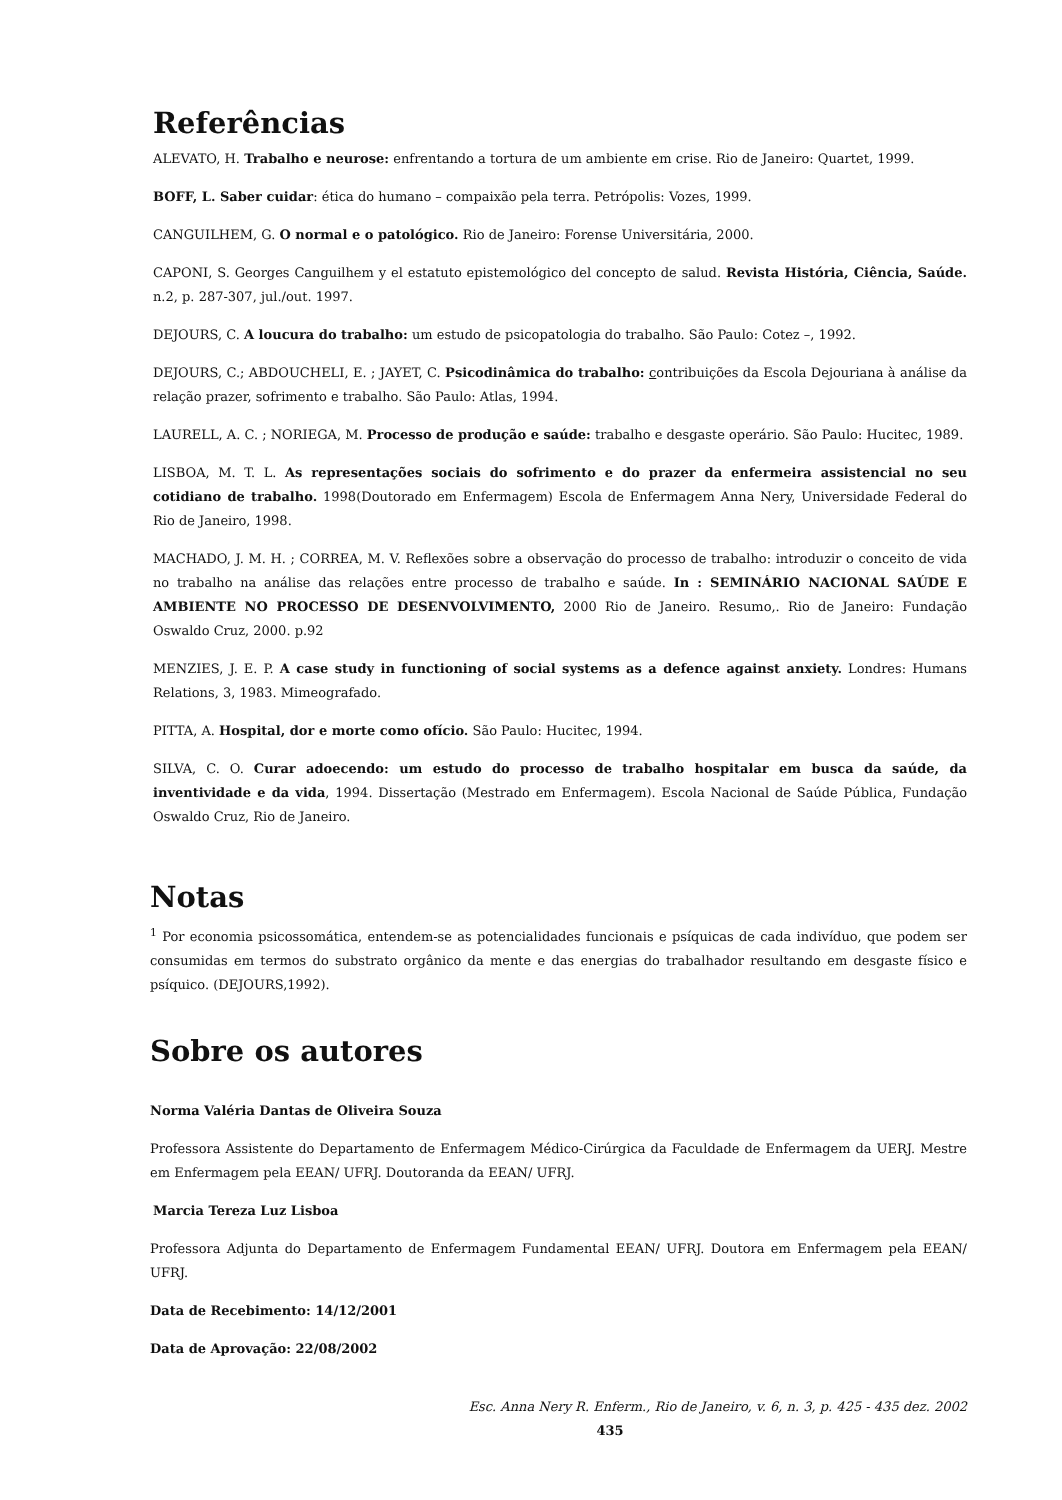Referências
ALEVATO, H. Trabalho e neurose: enfrentando a tortura de um ambiente em crise. Rio de Janeiro: Quartet, 1999.
BOFF, L. Saber cuidar: ética do humano – compaixão pela terra. Petrópolis: Vozes, 1999.
CANGUILHEM, G. O normal e o patológico. Rio de Janeiro: Forense Universitária, 2000.
CAPONI, S. Georges Canguilhem y el estatuto epistemológico del concepto de salud. Revista História, Ciência, Saúde. n.2, p. 287-307, jul./out. 1997.
DEJOURS, C. A loucura do trabalho: um estudo de psicopatologia do trabalho. São Paulo: Cotez –, 1992.
DEJOURS, C.; ABDOUCHELI, E. ; JAYET, C. Psicodinâmica do trabalho: contribuições da Escola Dejouriana à análise da relação prazer, sofrimento e trabalho. São Paulo: Atlas, 1994.
LAURELL, A. C. ; NORIEGA, M. Processo de produção e saúde: trabalho e desgaste operário. São Paulo: Hucitec, 1989.
LISBOA, M. T. L. As representações sociais do sofrimento e do prazer da enfermeira assistencial no seu cotidiano de trabalho. 1998(Doutorado em Enfermagem) Escola de Enfermagem Anna Nery, Universidade Federal do Rio de Janeiro, 1998.
MACHADO, J. M. H. ; CORREA, M. V. Reflexões sobre a observação do processo de trabalho: introduzir o conceito de vida no trabalho na análise das relações entre processo de trabalho e saúde. In : SEMINÁRIO NACIONAL SAÚDE E AMBIENTE NO PROCESSO DE DESENVOLVIMENTO, 2000 Rio de Janeiro. Resumo,. Rio de Janeiro: Fundação Oswaldo Cruz, 2000. p.92
MENZIES, J. E. P. A case study in functioning of social systems as a defence against anxiety. Londres: Humans Relations, 3, 1983. Mimeografado.
PITTA, A. Hospital, dor e morte como ofício. São Paulo: Hucitec, 1994.
SILVA, C. O. Curar adoecendo: um estudo do processo de trabalho hospitalar em busca da saúde, da inventividade e da vida, 1994. Dissertação (Mestrado em Enfermagem). Escola Nacional de Saúde Pública, Fundação Oswaldo Cruz, Rio de Janeiro.
Notas
<sup>1</sup> Por economia psicossomática, entendem-se as potencialidades funcionais e psíquicas de cada indivíduo, que podem ser consumidas em termos do substrato orgânico da mente e das energias do trabalhador resultando em desgaste físico e psíquico. (DEJOURS,1992).
Sobre os autores
Norma Valéria Dantas de Oliveira Souza
Professora Assistente do Departamento de Enfermagem Médico-Cirúrgica da Faculdade de Enfermagem da UERJ. Mestre em Enfermagem pela EEAN/ UFRJ. Doutoranda da EEAN/ UFRJ.
Marcia Tereza Luz Lisboa
Professora Adjunta do Departamento de Enfermagem Fundamental EEAN/ UFRJ. Doutora em Enfermagem pela EEAN/ UFRJ.
Data de Recebimento: 14/12/2001
Data de Aprovação: 22/08/2002
Esc. Anna Nery R. Enferm., Rio de Janeiro, v. 6, n. 3, p. 425 - 435 dez. 2002
435